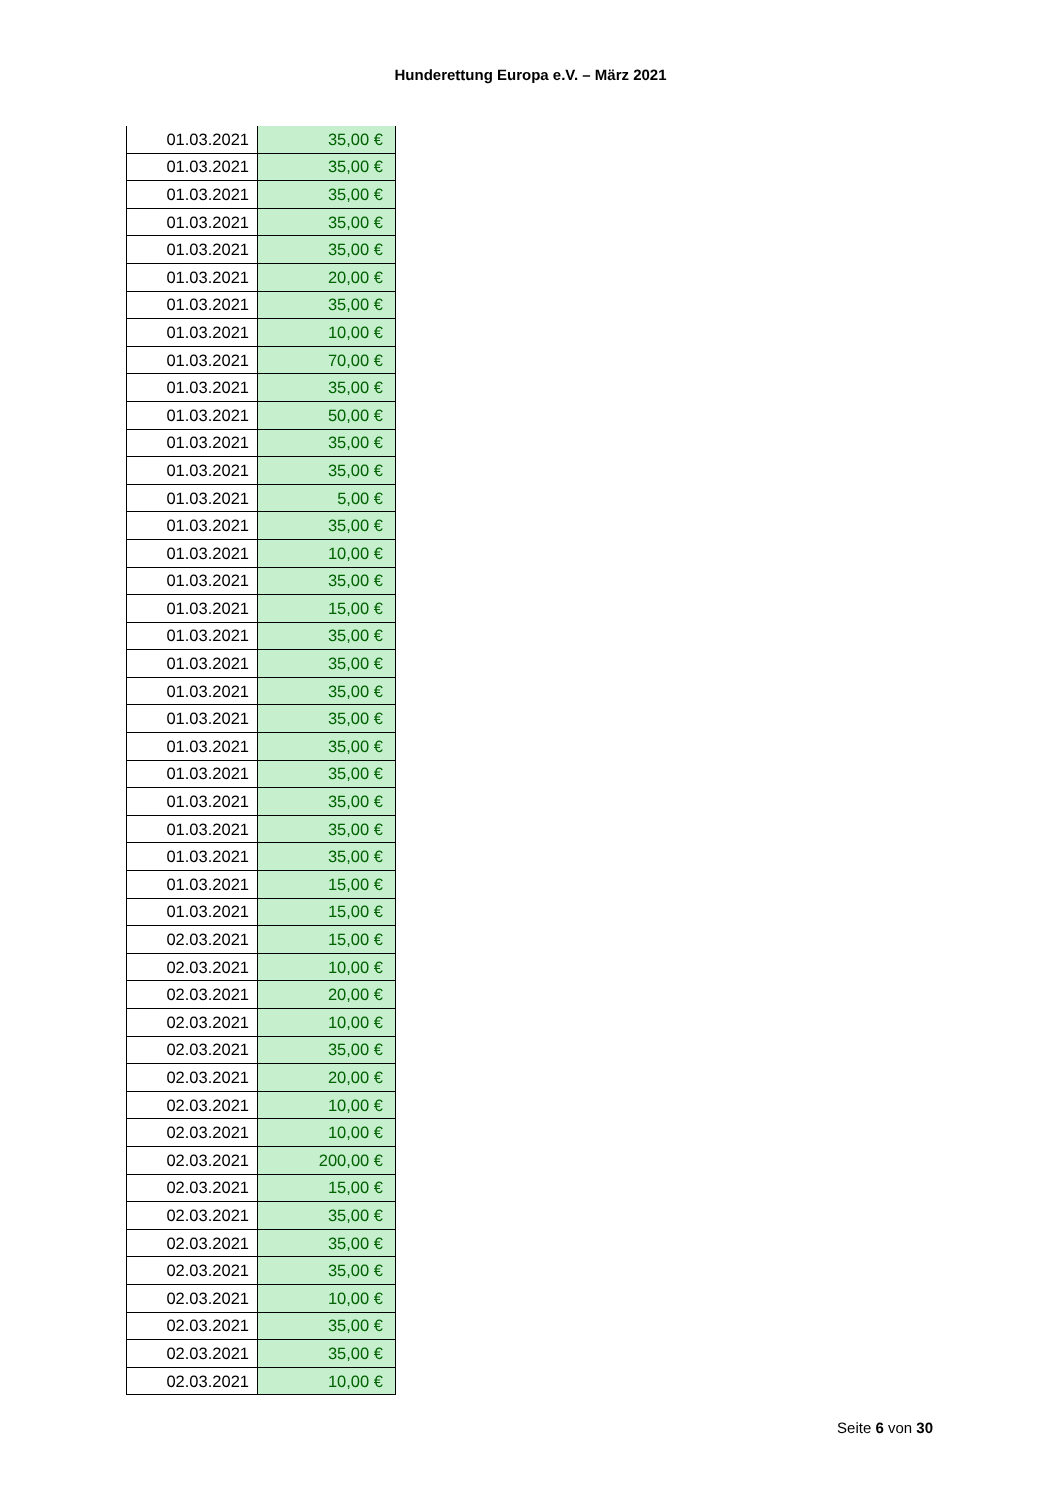Hunderettung Europa e.V. – März 2021
| 01.03.2021 | 35,00 € |
| 01.03.2021 | 35,00 € |
| 01.03.2021 | 35,00 € |
| 01.03.2021 | 35,00 € |
| 01.03.2021 | 35,00 € |
| 01.03.2021 | 20,00 € |
| 01.03.2021 | 35,00 € |
| 01.03.2021 | 10,00 € |
| 01.03.2021 | 70,00 € |
| 01.03.2021 | 35,00 € |
| 01.03.2021 | 50,00 € |
| 01.03.2021 | 35,00 € |
| 01.03.2021 | 35,00 € |
| 01.03.2021 | 5,00 € |
| 01.03.2021 | 35,00 € |
| 01.03.2021 | 10,00 € |
| 01.03.2021 | 35,00 € |
| 01.03.2021 | 15,00 € |
| 01.03.2021 | 35,00 € |
| 01.03.2021 | 35,00 € |
| 01.03.2021 | 35,00 € |
| 01.03.2021 | 35,00 € |
| 01.03.2021 | 35,00 € |
| 01.03.2021 | 35,00 € |
| 01.03.2021 | 35,00 € |
| 01.03.2021 | 35,00 € |
| 01.03.2021 | 35,00 € |
| 01.03.2021 | 15,00 € |
| 01.03.2021 | 15,00 € |
| 02.03.2021 | 15,00 € |
| 02.03.2021 | 10,00 € |
| 02.03.2021 | 20,00 € |
| 02.03.2021 | 10,00 € |
| 02.03.2021 | 35,00 € |
| 02.03.2021 | 20,00 € |
| 02.03.2021 | 10,00 € |
| 02.03.2021 | 10,00 € |
| 02.03.2021 | 200,00 € |
| 02.03.2021 | 15,00 € |
| 02.03.2021 | 35,00 € |
| 02.03.2021 | 35,00 € |
| 02.03.2021 | 35,00 € |
| 02.03.2021 | 10,00 € |
| 02.03.2021 | 35,00 € |
| 02.03.2021 | 35,00 € |
| 02.03.2021 | 10,00 € |
Seite 6 von 30